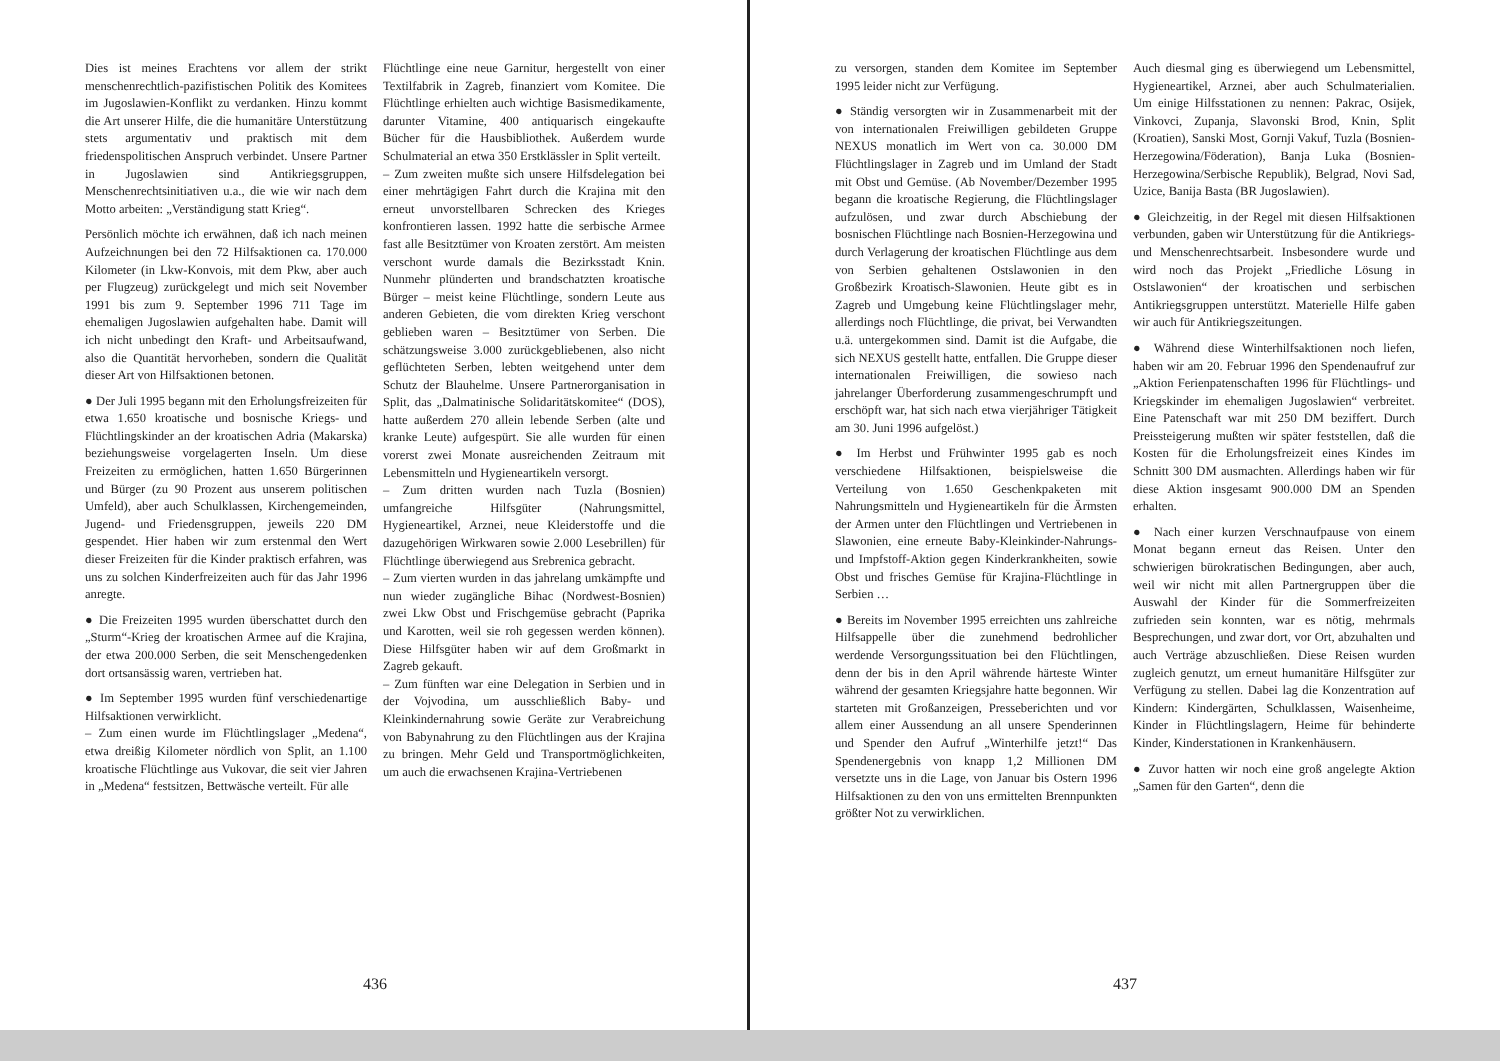Dies ist meines Erachtens vor allem der strikt menschenrechtlich-pazifistischen Politik des Komitees im Jugoslawien-Konflikt zu verdanken. Hinzu kommt die Art unserer Hilfe, die die humanitäre Unterstützung stets argumentativ und praktisch mit dem friedenspolitischen Anspruch verbindet. Unsere Partner in Jugoslawien sind Antikriegsgruppen, Menschenrechtsinitiativen u.a., die wie wir nach dem Motto arbeiten: „Verständigung statt Krieg“.
Persönlich möchte ich erwähnen, daß ich nach meinen Aufzeichnungen bei den 72 Hilfsaktionen ca. 170.000 Kilometer (in Lkw-Konvois, mit dem Pkw, aber auch per Flugzeug) zurückgelegt und mich seit November 1991 bis zum 9. September 1996 711 Tage im ehemaligen Jugoslawien aufgehalten habe. Damit will ich nicht unbedingt den Kraft- und Arbeitsaufwand, also die Quantität hervorheben, sondern die Qualität dieser Art von Hilfsaktionen betonen.
● Der Juli 1995 begann mit den Erholungsfreizeiten für etwa 1.650 kroatische und bosnische Kriegs- und Flüchtlingskinder an der kroatischen Adria (Makarska) beziehungsweise vorgelagerten Inseln. Um diese Freizeiten zu ermöglichen, hatten 1.650 Bürgerinnen und Bürger (zu 90 Prozent aus unserem politischen Umfeld), aber auch Schulklassen, Kirchengemeinden, Jugend- und Friedensgruppen, jeweils 220 DM gespendet. Hier haben wir zum erstenmal den Wert dieser Freizeiten für die Kinder praktisch erfahren, was uns zu solchen Kinderfreizeiten auch für das Jahr 1996 anregte.
● Die Freizeiten 1995 wurden überschattet durch den „Sturm“-Krieg der kroatischen Armee auf die Krajina, der etwa 200.000 Serben, die seit Menschengedenken dort ortsansässig waren, vertrieben hat.
● Im September 1995 wurden fünf verschiedenartige Hilfsaktionen verwirklicht.
– Zum einen wurde im Flüchtlingslager „Medena“, etwa dreißig Kilometer nördlich von Split, an 1.100 kroatische Flüchtlinge aus Vukovar, die seit vier Jahren in „Medena“ festsitzen, Bettwäsche verteilt. Für alle
Flüchtlinge eine neue Garnitur, hergestellt von einer Textilfabrik in Zagreb, finanziert vom Komitee. Die Flüchtlinge erhielten auch wichtige Basismedikamente, darunter Vitamine, 400 antiquarisch eingekaufte Bücher für die Hausbibliothek. Außerdem wurde Schulmaterial an etwa 350 Erstklässler in Split verteilt.
– Zum zweiten mußte sich unsere Hilfsdelegation bei einer mehrtägigen Fahrt durch die Krajina mit den erneut unvorstellbaren Schrecken des Krieges konfrontieren lassen. 1992 hatte die serbische Armee fast alle Besitztümer von Kroaten zerstört. Am meisten verschont wurde damals die Bezirksstadt Knin. Nunmehr plünderten und brandschatzten kroatische Bürger – meist keine Flüchtlinge, sondern Leute aus anderen Gebieten, die vom direkten Krieg verschont geblieben waren – Besitztümer von Serben. Die schätzungsweise 3.000 zurückgebliebenen, also nicht geflüchteten Serben, lebten weitgehend unter dem Schutz der Blauhelme. Unsere Partnerorganisation in Split, das „Dalmatinische Solidaritätskomitee“ (DOS), hatte außerdem 270 allein lebende Serben (alte und kranke Leute) aufgespürt. Sie alle wurden für einen vorerst zwei Monate ausreichenden Zeitraum mit Lebensmitteln und Hygieneartikeln versorgt.
– Zum dritten wurden nach Tuzla (Bosnien) umfangreiche Hilfsgüter (Nahrungsmittel, Hygieneartikel, Arznei, neue Kleiderstoffe und die dazugehörigen Wirkwaren sowie 2.000 Lesebrillen) für Flüchtlinge überwiegend aus Srebrenica gebracht.
– Zum vierten wurden in das jahrelang umkämpfte und nun wieder zugängliche Bihac (Nordwest-Bosnien) zwei Lkw Obst und Frischgemüse gebracht (Paprika und Karotten, weil sie roh gegessen werden können). Diese Hilfsgüter haben wir auf dem Großmarkt in Zagreb gekauft.
– Zum fünften war eine Delegation in Serbien und in der Vojvodina, um ausschließlich Baby- und Kleinkindernahrung sowie Geräte zur Verabreichung von Babynahrung zu den Flüchtlingen aus der Krajina zu bringen. Mehr Geld und Transportmöglichkeiten, um auch die erwachsenen Krajina-Vertriebenen
436
zu versorgen, standen dem Komitee im September 1995 leider nicht zur Verfügung.
● Ständig versorgten wir in Zusammenarbeit mit der von internationalen Freiwilligen gebildeten Gruppe NEXUS monatlich im Wert von ca. 30.000 DM Flüchtlingslager in Zagreb und im Umland der Stadt mit Obst und Gemüse. (Ab November/Dezember 1995 begann die kroatische Regierung, die Flüchtlingslager aufzulösen, und zwar durch Abschiebung der bosnischen Flüchtlinge nach Bosnien-Herzegowina und durch Verlagerung der kroatischen Flüchtlinge aus dem von Serbien gehaltenen Ostslawonien in den Großbezirk Kroatisch-Slawonien. Heute gibt es in Zagreb und Umgebung keine Flüchtlingslager mehr, allerdings noch Flüchtlinge, die privat, bei Verwandten u.ä. untergekommen sind. Damit ist die Aufgabe, die sich NEXUS gestellt hatte, entfallen. Die Gruppe dieser internationalen Freiwilligen, die sowieso nach jahrelanger Überforderung zusammengeschrumpft und erschöpft war, hat sich nach etwa vierjähriger Tätigkeit am 30. Juni 1996 aufgelöst.)
● Im Herbst und Frühwinter 1995 gab es noch verschiedene Hilfsaktionen, beispielsweise die Verteilung von 1.650 Geschenkpaketen mit Nahrungsmitteln und Hygieneartikeln für die Ärmsten der Armen unter den Flüchtlingen und Vertriebenen in Slawonien, eine erneute Baby-Kleinkinder-Nahrungs- und Impfstoff-Aktion gegen Kinderkrankheiten, sowie Obst und frisches Gemüse für Krajina-Flüchtlinge in Serbien …
● Bereits im November 1995 erreichten uns zahlreiche Hilfsappelle über die zunehmend bedrohlicher werdende Versorgungssituation bei den Flüchtlingen, denn der bis in den April währende härteste Winter während der gesamten Kriegsjahre hatte begonnen. Wir starteten mit Großanzeigen, Presseberichten und vor allem einer Aussendung an all unsere Spenderinnen und Spender den Aufruf „Winterhilfe jetzt!“ Das Spendenergebnis von knapp 1,2 Millionen DM versetzte uns in die Lage, von Januar bis Ostern 1996 Hilfsaktionen zu den von uns ermittelten Brennpunkten größter Not zu verwirklichen.
Auch diesmal ging es überwiegend um Lebensmittel, Hygieneartikel, Arznei, aber auch Schulmaterialien. Um einige Hilfsstationen zu nennen: Pakrac, Osijek, Vinkovci, Zupanja, Slavonski Brod, Knin, Split (Kroatien), Sanski Most, Gornji Vakuf, Tuzla (Bosnien-Herzegowina/Föderation), Banja Luka (Bosnien-Herzegowina/Serbische Republik), Belgrad, Novi Sad, Uzice, Banija Basta (BR Jugoslawien).
● Gleichzeitig, in der Regel mit diesen Hilfsaktionen verbunden, gaben wir Unterstützung für die Antikriegs- und Menschenrechtsarbeit. Insbesondere wurde und wird noch das Projekt „Friedliche Lösung in Ostslawonien“ der kroatischen und serbischen Antikriegsgruppen unterstützt. Materielle Hilfe gaben wir auch für Antikriegszeitungen.
● Während diese Winterhilfsaktionen noch liefen, haben wir am 20. Februar 1996 den Spendenaufruf zur „Aktion Ferienpatenschaften 1996 für Flüchtlings- und Kriegskinder im ehemaligen Jugoslawien“ verbreitet. Eine Patenschaft war mit 250 DM beziffert. Durch Preissteigerung mußten wir später feststellen, daß die Kosten für die Erholungsfreizeit eines Kindes im Schnitt 300 DM ausmachten. Allerdings haben wir für diese Aktion insgesamt 900.000 DM an Spenden erhalten.
● Nach einer kurzen Verschnaufpause von einem Monat begann erneut das Reisen. Unter den schwierigen bürokratischen Bedingungen, aber auch, weil wir nicht mit allen Partnergruppen über die Auswahl der Kinder für die Sommerfreizeiten zufrieden sein konnten, war es nötig, mehrmals Besprechungen, und zwar dort, vor Ort, abzuhalten und auch Verträge abzuschließen. Diese Reisen wurden zugleich genutzt, um erneut humanitäre Hilfsgüter zur Verfügung zu stellen. Dabei lag die Konzentration auf Kindern: Kindergärten, Schulklassen, Waisenheime, Kinder in Flüchtlingslagern, Heime für behinderte Kinder, Kinderstationen in Krankenhäusern.
● Zuvor hatten wir noch eine groß angelegte Aktion „Samen für den Garten“, denn die
437